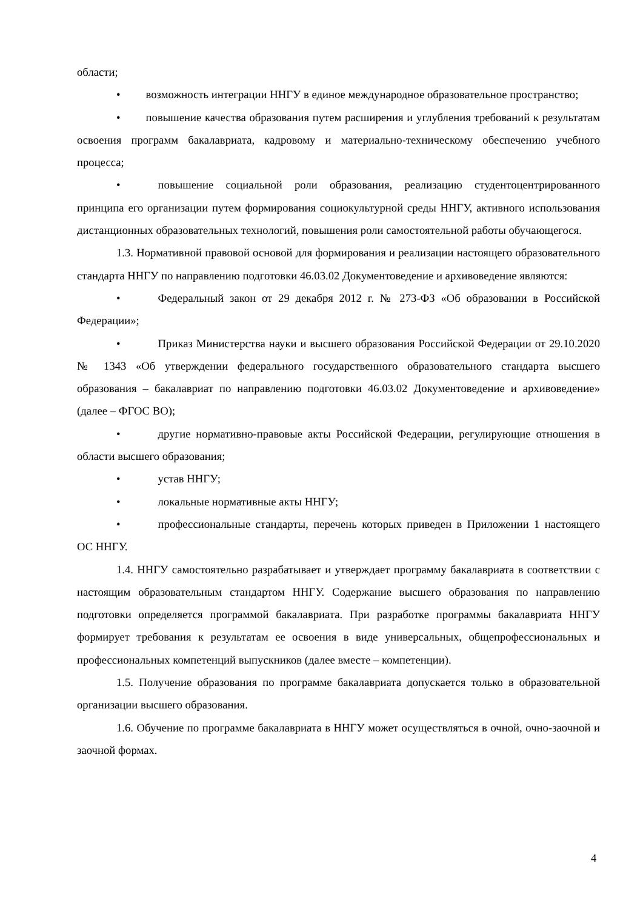области;
• возможность интеграции ННГУ в единое международное образовательное пространство;
• повышение качества образования путем расширения и углубления требований к результатам освоения программ бакалавриата, кадровому и материально-техническому обеспечению учебного процесса;
• повышение социальной роли образования, реализацию студентоцентрированного принципа его организации путем формирования социокультурной среды ННГУ, активного использования дистанционных образовательных технологий, повышения роли самостоятельной работы обучающегося.
1.3. Нормативной правовой основой для формирования и реализации настоящего образовательного стандарта ННГУ по направлению подготовки 46.03.02 Документоведение и архивоведение являются:
• Федеральный закон от 29 декабря 2012 г. № 273-ФЗ «Об образовании в Российской Федерации»;
• Приказ Министерства науки и высшего образования Российской Федерации от 29.10.2020 № 1343 «Об утверждении федерального государственного образовательного стандарта высшего образования – бакалавриат по направлению подготовки 46.03.02 Документоведение и архивоведение» (далее – ФГОС ВО);
• другие нормативно-правовые акты Российской Федерации, регулирующие отношения в области высшего образования;
• устав ННГУ;
• локальные нормативные акты ННГУ;
• профессиональные стандарты, перечень которых приведен в Приложении 1 настоящего ОС ННГУ.
1.4. ННГУ самостоятельно разрабатывает и утверждает программу бакалавриата в соответствии с настоящим образовательным стандартом ННГУ. Содержание высшего образования по направлению подготовки определяется программой бакалавриата. При разработке программы бакалавриата ННГУ формирует требования к результатам ее освоения в виде универсальных, общепрофессиональных и профессиональных компетенций выпускников (далее вместе – компетенции).
1.5. Получение образования по программе бакалавриата допускается только в образовательной организации высшего образования.
1.6. Обучение по программе бакалавриата в ННГУ может осуществляться в очной, очно-заочной и заочной формах.
4